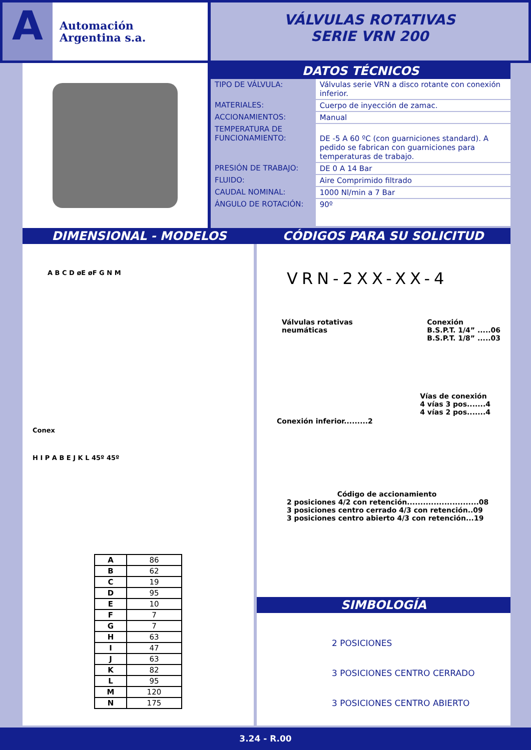A
Automación
Argentina s.a.
VÁLVULAS ROTATIVAS
SERIE VRN 200
DATOS TÉCNICOS
| TIPO DE VÁLVULA: | Válvulas serie VRN a disco rotante con conexión inferior. |
| MATERIALES: | Cuerpo de inyección de zamac. |
| ACCIONAMIENTOS: | Manual |
| TEMPERATURA DE FUNCIONAMIENTO: | DE -5 A 60 ºC (con guarniciones standard). A pedido se fabrican con guarniciones para temperaturas de trabajo. |
| PRESIÓN DE TRABAJO: | DE 0 A 14 Bar |
| FLUIDO: | Aire Comprimido filtrado |
| CAUDAL NOMINAL: | 1000 Nl/min a 7 Bar |
| ÁNGULO DE ROTACIÓN: | 90º |
DIMENSIONAL - MODELOS CÓDIGOS PARA SU SOLICITUD
A B C D øE øF G N M
Conex
H I P A B E J K L 45º 45º
| A | 86 |
| B | 62 |
| C | 19 |
| D | 95 |
| E | 10 |
| F | 7 |
| G | 7 |
| H | 63 |
| I | 47 |
| J | 63 |
| K | 82 |
| L | 95 |
| M | 120 |
| N | 175 |
VRN-2XX-XX-4
Válvulas rotativas
neumáticas
Conexión
B.S.P.T. 1/4” .....06
B.S.P.T. 1/8” .....03
Conexión inferior.........2
Vías de conexión
4 vías 3 pos.......4
4 vías 2 pos.......4
Código de accionamiento
2 posiciones 4/2 con retención...........................08
3 posiciones centro cerrado 4/3 con retención..09
3 posiciones centro abierto 4/3 con retención...19
SIMBOLOGÍA
2 POSICIONES
3 POSICIONES CENTRO CERRADO
3 POSICIONES CENTRO ABIERTO
3.24 - R.00